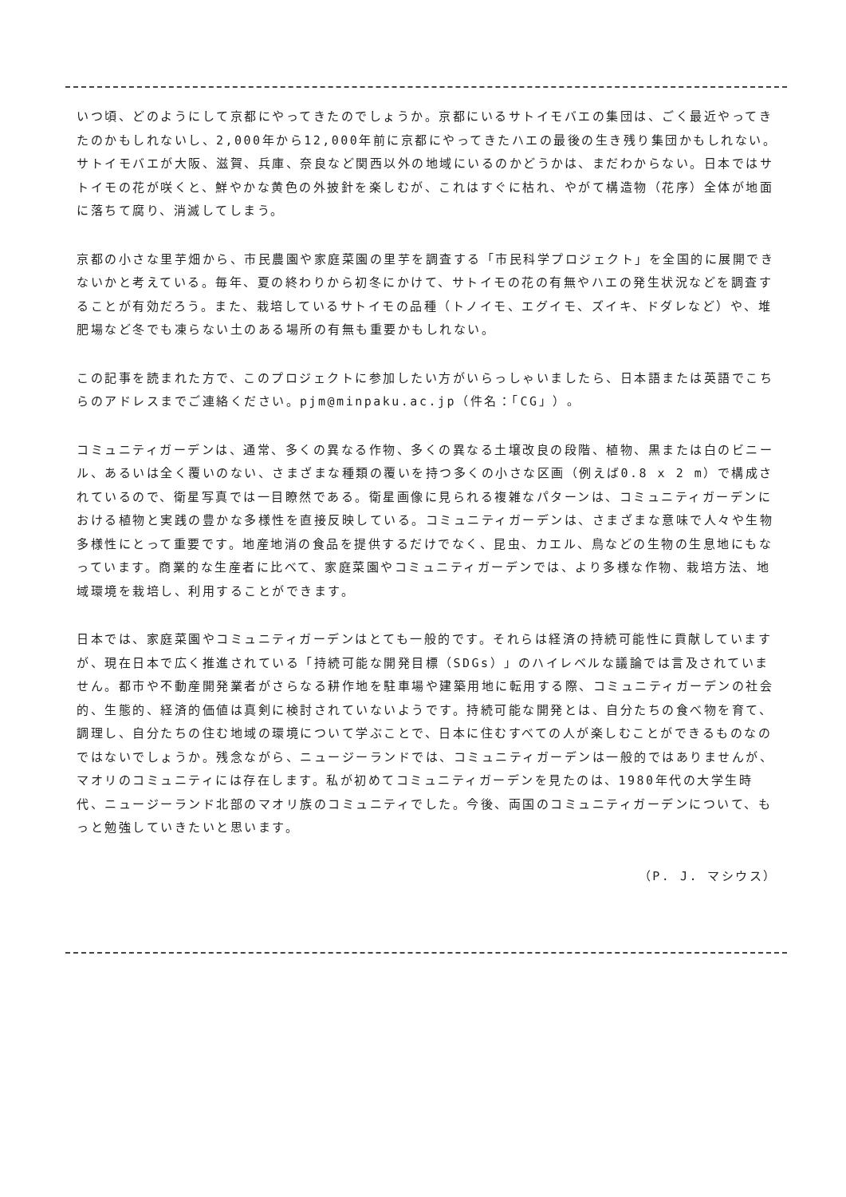いつ頃、どのようにして京都にやってきたのでしょうか。京都にいるサトイモバエの集団は、ごく最近やってきたのかもしれないし、2,000年から12,000年前に京都にやってきたハエの最後の生き残り集団かもしれない。サトイモバエが大阪、滋賀、兵庫、奈良など関西以外の地域にいるのかどうかは、まだわからない。日本ではサトイモの花が咲くと、鮮やかな黄色の外披針を楽しむが、これはすぐに枯れ、やがて構造物（花序）全体が地面に落ちて腐り、消滅してしまう。
京都の小さな里芋畑から、市民農園や家庭菜園の里芋を調査する「市民科学プロジェクト」を全国的に展開できないかと考えている。毎年、夏の終わりから初冬にかけて、サトイモの花の有無やハエの発生状況などを調査することが有効だろう。また、栽培しているサトイモの品種（トノイモ、エグイモ、ズイキ、ドダレなど）や、堆肥場など冬でも凍らない土のある場所の有無も重要かもしれない。
この記事を読まれた方で、このプロジェクトに参加したい方がいらっしゃいましたら、日本語または英語でこちらのアドレスまでご連絡ください。pjm@minpaku.ac.jp（件名：「CG」）。
コミュニティガーデンは、通常、多くの異なる作物、多くの異なる土壌改良の段階、植物、黒または白のビニール、あるいは全く覆いのない、さまざまな種類の覆いを持つ多くの小さな区画（例えば0.8 x 2 m）で構成されているので、衛星写真では一目瞭然である。衛星画像に見られる複雑なパターンは、コミュニティガーデンにおける植物と実践の豊かな多様性を直接反映している。コミュニティガーデンは、さまざまな意味で人々や生物多様性にとって重要です。地産地消の食品を提供するだけでなく、昆虫、カエル、鳥などの生物の生息地にもなっています。商業的な生産者に比べて、家庭菜園やコミュニティガーデンでは、より多様な作物、栽培方法、地域環境を栽培し、利用することができます。
日本では、家庭菜園やコミュニティガーデンはとても一般的です。それらは経済の持続可能性に貢献していますが、現在日本で広く推進されている「持続可能な開発目標（SDGs）」のハイレベルな議論では言及されていません。都市や不動産開発業者がさらなる耕作地を駐車場や建築用地に転用する際、コミュニティガーデンの社会的、生態的、経済的価値は真剣に検討されていないようです。持続可能な開発とは、自分たちの食べ物を育て、調理し、自分たちの住む地域の環境について学ぶことで、日本に住むすべての人が楽しむことができるものなのではないでしょうか。残念ながら、ニュージーランドでは、コミュニティガーデンは一般的ではありませんが、マオリのコミュニティには存在します。私が初めてコミュニティガーデンを見たのは、1980年代の大学生時代、ニュージーランド北部のマオリ族のコミュニティでした。今後、両国のコミュニティガーデンについて、もっと勉強していきたいと思います。
（P. J. マシウス）